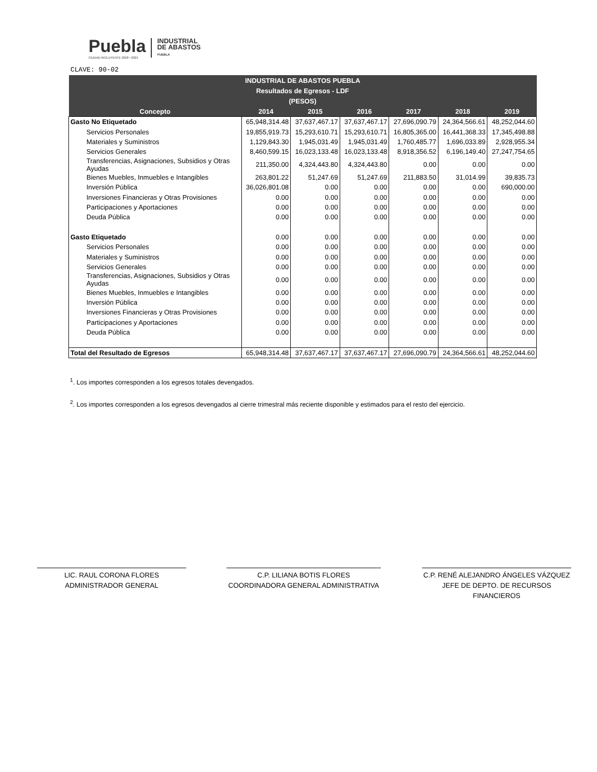Puebla
CIUDAD INCLUYENTE 2018 • 2021
INDUSTRIAL
DE ABASTOS
PUEBLA
CLAVE: 90-02
| INDUSTRIAL DE ABASTOS PUEBLA | | | | | | |
| --- | --- | --- | --- | --- | --- | --- |
| Resultados de Egresos - LDF | | | | | | |
| (PESOS) | | | | | | |
| Concepto | 2014 | 2015 | 2016 | 2017 | 2018 | 2019 |
| Gasto No Etiquetado | 65,948,314.48 | 37,637,467.17 | 37,637,467.17 | 27,696,090.79 | 24,364,566.61 | 48,252,044.60 |
| Servicios Personales | 19,855,919.73 | 15,293,610.71 | 15,293,610.71 | 16,805,365.00 | 16,441,368.33 | 17,345,498.88 |
| Materiales y Suministros | 1,129,843.30 | 1,945,031.49 | 1,945,031.49 | 1,760,485.77 | 1,696,033.89 | 2,928,955.34 |
| Servicios Generales | 8,460,599.15 | 16,023,133.48 | 16,023,133.48 | 8,918,356.52 | 6,196,149.40 | 27,247,754.65 |
| Transferencias, Asignaciones, Subsidios y Otras Ayudas | 211,350.00 | 4,324,443.80 | 4,324,443.80 | 0.00 | 0.00 | 0.00 |
| Bienes Muebles, Inmuebles e Intangibles | 263,801.22 | 51,247.69 | 51,247.69 | 211,883.50 | 31,014.99 | 39,835.73 |
| Inversión Pública | 36,026,801.08 | 0.00 | 0.00 | 0.00 | 0.00 | 690,000.00 |
| Inversiones Financieras y Otras Provisiones | 0.00 | 0.00 | 0.00 | 0.00 | 0.00 | 0.00 |
| Participaciones y Aportaciones | 0.00 | 0.00 | 0.00 | 0.00 | 0.00 | 0.00 |
| Deuda Pública | 0.00 | 0.00 | 0.00 | 0.00 | 0.00 | 0.00 |
| Gasto Etiquetado | 0.00 | 0.00 | 0.00 | 0.00 | 0.00 | 0.00 |
| Servicios Personales | 0.00 | 0.00 | 0.00 | 0.00 | 0.00 | 0.00 |
| Materiales y Suministros | 0.00 | 0.00 | 0.00 | 0.00 | 0.00 | 0.00 |
| Servicios Generales | 0.00 | 0.00 | 0.00 | 0.00 | 0.00 | 0.00 |
| Transferencias, Asignaciones, Subsidios y Otras Ayudas | 0.00 | 0.00 | 0.00 | 0.00 | 0.00 | 0.00 |
| Bienes Muebles, Inmuebles e Intangibles | 0.00 | 0.00 | 0.00 | 0.00 | 0.00 | 0.00 |
| Inversión Pública | 0.00 | 0.00 | 0.00 | 0.00 | 0.00 | 0.00 |
| Inversiones Financieras y Otras Provisiones | 0.00 | 0.00 | 0.00 | 0.00 | 0.00 | 0.00 |
| Participaciones y Aportaciones | 0.00 | 0.00 | 0.00 | 0.00 | 0.00 | 0.00 |
| Deuda Pública | 0.00 | 0.00 | 0.00 | 0.00 | 0.00 | 0.00 |
| Total del Resultado de Egresos | 65,948,314.48 | 37,637,467.17 | 37,637,467.17 | 27,696,090.79 | 24,364,566.61 | 48,252,044.60 |
<sup>1</sup>. Los importes corresponden a los egresos totales devengados.
<sup>2</sup>. Los importes corresponden a los egresos devengados al cierre trimestral más reciente disponible y estimados para el resto del ejercicio.
LIC. RAUL CORONA FLORES
ADMINISTRADOR GENERAL
C.P. LILIANA BOTIS FLORES
COORDINADORA GENERAL ADMINISTRATIVA
C.P. RENÉ ALEJANDRO ÁNGELES VÁZQUEZ
JEFE DE DEPTO. DE RECURSOS FINANCIEROS